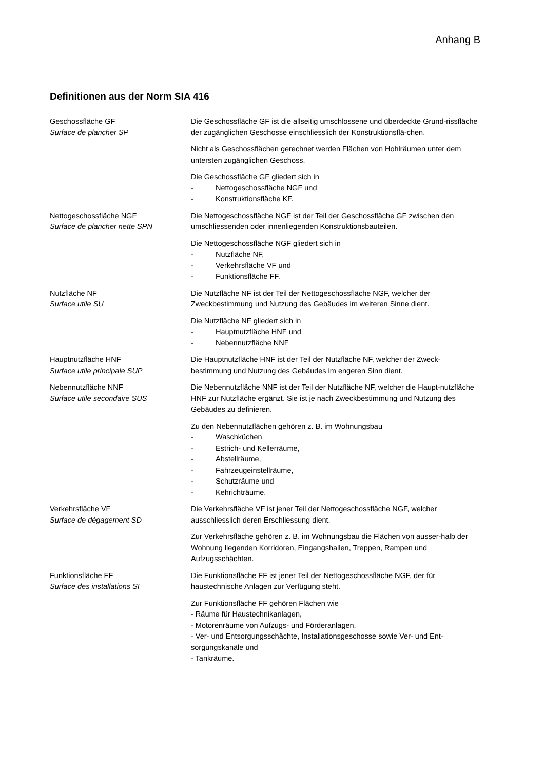Anhang B
Definitionen aus der Norm SIA 416
Geschossfläche GF
Surface de plancher SP
Die Geschossfläche GF ist die allseitig umschlossene und überdeckte Grund-rissfläche der zugänglichen Geschosse einschliesslich der Konstruktionsflä-chen.
Nicht als Geschossflächen gerechnet werden Flächen von Hohlräumen unter dem untersten zugänglichen Geschoss.
Die Geschossfläche GF gliedert sich in
- Nettogeschossfläche NGF und
- Konstruktionsfläche KF.
Nettogeschossfläche NGF
Surface de plancher nette SPN
Die Nettogeschossfläche NGF ist der Teil der Geschossfläche GF zwischen den umschliessenden oder innenliegenden Konstruktionsbauteilen.
Die Nettogeschossfläche NGF gliedert sich in
- Nutzfläche NF,
- Verkehrsfläche VF und
- Funktionsfläche FF.
Nutzfläche NF
Surface utile SU
Die Nutzfläche NF ist der Teil der Nettogeschossfläche NGF, welcher der Zweckbestimmung und Nutzung des Gebäudes im weiteren Sinne dient.
Die Nutzfläche NF gliedert sich in
- Hauptnutzfläche HNF und
- Nebennutzfläche NNF
Hauptnutzfläche HNF
Surface utile principale SUP
Die Hauptnutzfläche HNF ist der Teil der Nutzfläche NF, welcher der Zweck-bestimmung und Nutzung des Gebäudes im engeren Sinn dient.
Nebennutzfläche NNF
Surface utile secondaire SUS
Die Nebennutzfläche NNF ist der Teil der Nutzfläche NF, welcher die Haupt-nutzfläche HNF zur Nutzfläche ergänzt. Sie ist je nach Zweckbestimmung und Nutzung des Gebäudes zu definieren.
Zu den Nebennutzflächen gehören z. B. im Wohnungsbau
- Waschküchen
- Estrich- und Kellerräume,
- Abstellräume,
- Fahrzeugeinstellräume,
- Schutzräume und
- Kehrichträume.
Verkehrsfläche VF
Surface de dégagement SD
Die Verkehrsfläche VF ist jener Teil der Nettogeschossfläche NGF, welcher ausschliesslich deren Erschliessung dient.
Zur Verkehrsfläche gehören z. B. im Wohnungsbau die Flächen von ausser-halb der Wohnung liegenden Korridoren, Eingangshallen, Treppen, Rampen und Aufzugsschächten.
Funktionsfläche FF
Surface des installations SI
Die Funktionsfläche FF ist jener Teil der Nettogeschossfläche NGF, der für haustechnische Anlagen zur Verfügung steht.
Zur Funktionsfläche FF gehören Flächen wie
- Räume für Haustechnikanlagen,
- Motorenräume von Aufzugs- und Förderanlagen,
- Ver- und Entsorgungsschächte, Installationsgeschosse sowie Ver- und Ent-sorgungskanäle und
- Tankräume.